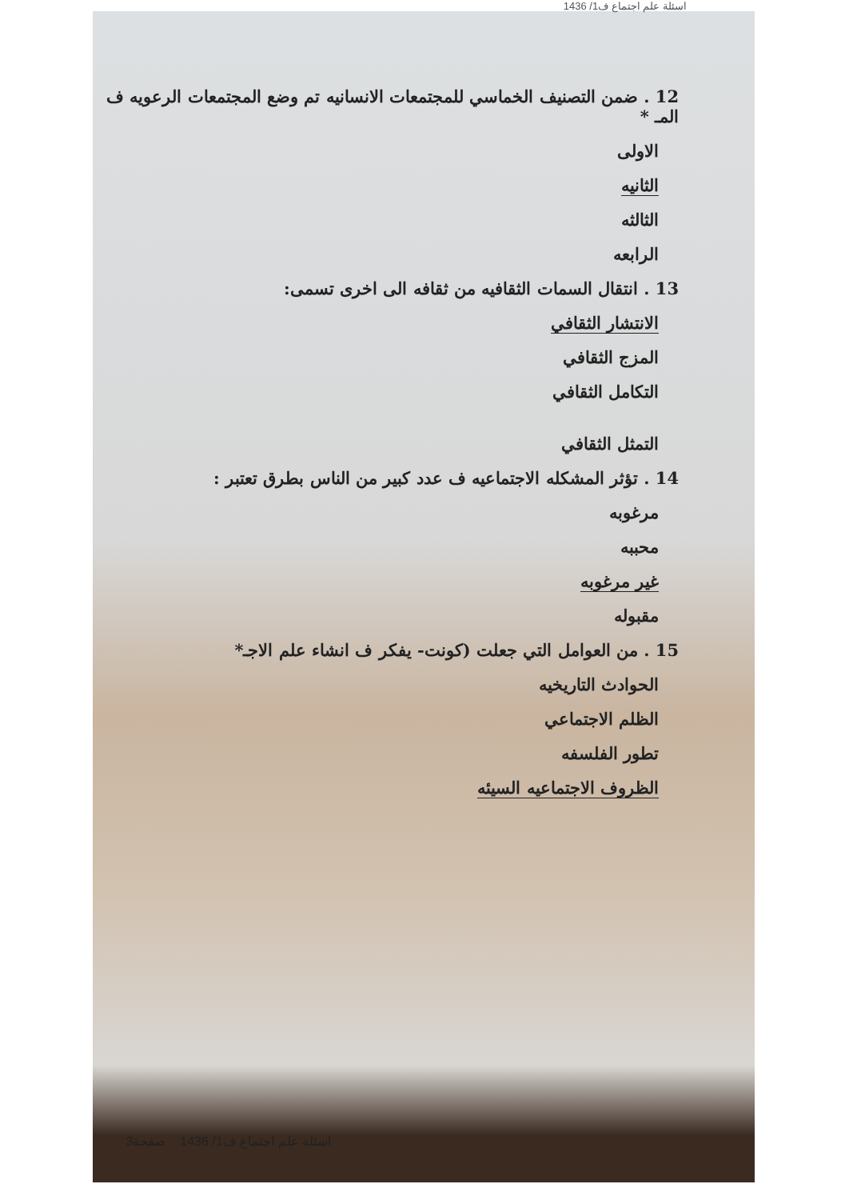اسئلة علم اجتماع ف1/ 1436
12 . ضمن التصنيف الخماسي للمجتمعات الانسانيه تم وضع المجتمعات الرعويه ف المـ *
الاولى
الثانيه
الثالثه
الرابعه
13 . انتقال السمات الثقافيه من ثقافه الى اخرى تسمى:
الانتشار الثقافي
المزج الثقافي
التكامل الثقافي
التمثل الثقافي
14 . تؤثر المشكله الاجتماعيه ف عدد كبير من الناس بطرق تعتبر :
مرغوبه
محببه
غير مرغوبه
مقبوله
15 . من العوامل التي جعلت (كونت- يفكر ف انشاء علم الاجـ*
الحوادث التاريخيه
الظلم الاجتماعي
تطور الفلسفه
الظروف الاجتماعيه السيئه
اسئلة علم اجتماع ف1/ 1436 صفحة3